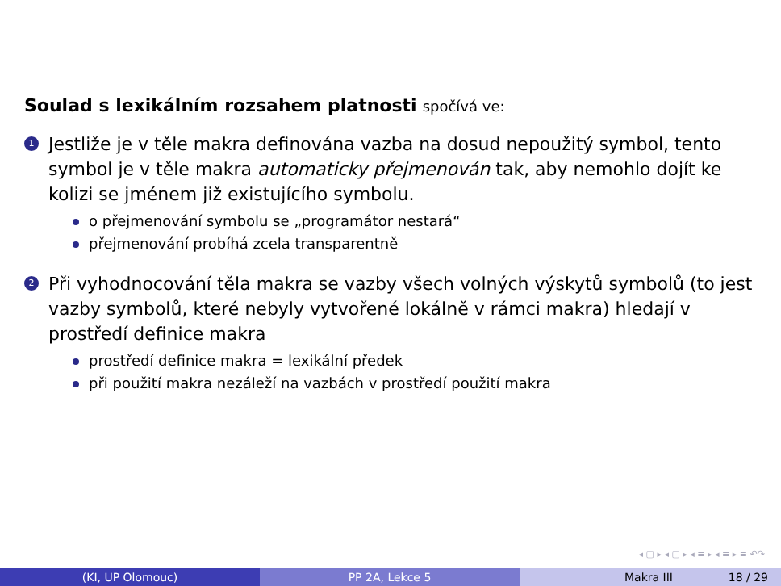Soulad s lexikálním rozsahem platnosti spočívá ve:
1
Jestliže je v těle makra definována vazba na dosud nepoužitý symbol, tento symbol je v těle makra automaticky přejmenován tak, aby nemohlo dojít ke kolizi se jménem již existujícího symbolu.
o přejmenování symbolu se „programátor nestará“
přejmenování probíhá zcela transparentně
2
Při vyhodnocování těla makra se vazby všech volných výskytů symbolů (to jest vazby symbolů, které nebyly vytvořené lokálně v rámci makra) hledají v prostředí definice makra
prostředí definice makra = lexikální předek
při použití makra nezáleží na vazbách v prostředí použití makra
◂ ▢ ▸ ◂ ▢ ▸ ◂ ≡ ▸ ◂ ≡ ▸ ≡ ↶↷
(KI, UP Olomouc) PP 2A, Lekce 5 Makra III 18 / 29